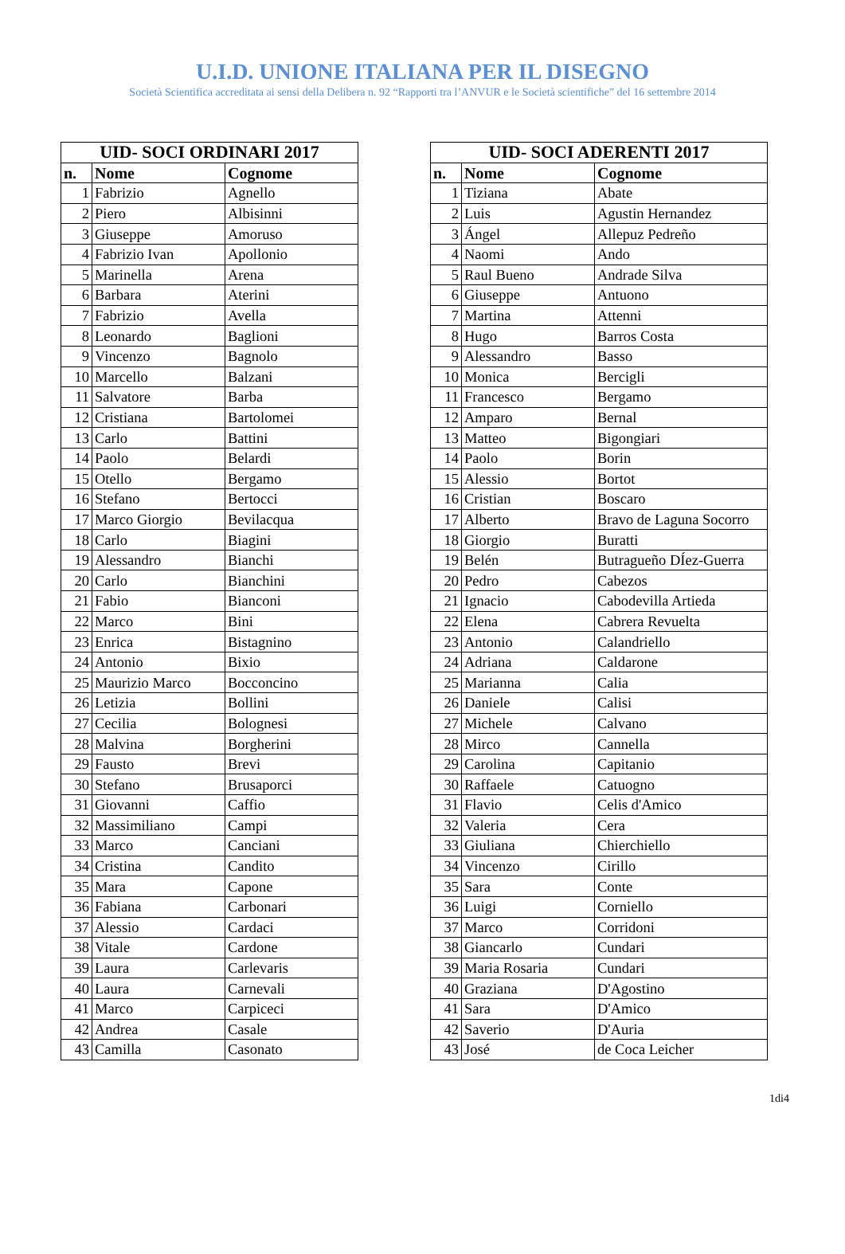U.I.D. UNIONE ITALIANA PER IL DISEGNO
Società Scientifica accreditata ai sensi della Delibera n. 92 “Rapporti tra l’ANVUR e le Società scientifiche” del 16 settembre 2014
| UID- SOCI ORDINARI 2017 | | |
| --- | --- | --- |
| n. | Nome | Cognome |
| 1 | Fabrizio | Agnello |
| 2 | Piero | Albisinni |
| 3 | Giuseppe | Amoruso |
| 4 | Fabrizio Ivan | Apollonio |
| 5 | Marinella | Arena |
| 6 | Barbara | Aterini |
| 7 | Fabrizio | Avella |
| 8 | Leonardo | Baglioni |
| 9 | Vincenzo | Bagnolo |
| 10 | Marcello | Balzani |
| 11 | Salvatore | Barba |
| 12 | Cristiana | Bartolomei |
| 13 | Carlo | Battini |
| 14 | Paolo | Belardi |
| 15 | Otello | Bergamo |
| 16 | Stefano | Bertocci |
| 17 | Marco Giorgio | Bevilacqua |
| 18 | Carlo | Biagini |
| 19 | Alessandro | Bianchi |
| 20 | Carlo | Bianchini |
| 21 | Fabio | Bianconi |
| 22 | Marco | Bini |
| 23 | Enrica | Bistagnino |
| 24 | Antonio | Bixio |
| 25 | Maurizio Marco | Bocconcino |
| 26 | Letizia | Bollini |
| 27 | Cecilia | Bolognesi |
| 28 | Malvina | Borgherini |
| 29 | Fausto | Brevi |
| 30 | Stefano | Brusaporci |
| 31 | Giovanni | Caffio |
| 32 | Massimiliano | Campi |
| 33 | Marco | Canciani |
| 34 | Cristina | Candito |
| 35 | Mara | Capone |
| 36 | Fabiana | Carbonari |
| 37 | Alessio | Cardaci |
| 38 | Vitale | Cardone |
| 39 | Laura | Carlevaris |
| 40 | Laura | Carnevali |
| 41 | Marco | Carpiceci |
| 42 | Andrea | Casale |
| 43 | Camilla | Casonato |
| UID- SOCI ADERENTI 2017 | | |
| --- | --- | --- |
| n. | Nome | Cognome |
| 1 | Tiziana | Abate |
| 2 | Luis | Agustin Hernandez |
| 3 | Ángel | Allepuz Pedreño |
| 4 | Naomi | Ando |
| 5 | Raul Bueno | Andrade Silva |
| 6 | Giuseppe | Antuono |
| 7 | Martina | Attenni |
| 8 | Hugo | Barros Costa |
| 9 | Alessandro | Basso |
| 10 | Monica | Bercigli |
| 11 | Francesco | Bergamo |
| 12 | Amparo | Bernal |
| 13 | Matteo | Bigongiari |
| 14 | Paolo | Borin |
| 15 | Alessio | Bortot |
| 16 | Cristian | Boscaro |
| 17 | Alberto | Bravo de Laguna Socorro |
| 18 | Giorgio | Buratti |
| 19 | Belén | Butragueño DÍez-Guerra |
| 20 | Pedro | Cabezos |
| 21 | Ignacio | Cabodevilla Artieda |
| 22 | Elena | Cabrera Revuelta |
| 23 | Antonio | Calandriello |
| 24 | Adriana | Caldarone |
| 25 | Marianna | Calia |
| 26 | Daniele | Calisi |
| 27 | Michele | Calvano |
| 28 | Mirco | Cannella |
| 29 | Carolina | Capitanio |
| 30 | Raffaele | Catuogno |
| 31 | Flavio | Celis d'Amico |
| 32 | Valeria | Cera |
| 33 | Giuliana | Chierchiello |
| 34 | Vincenzo | Cirillo |
| 35 | Sara | Conte |
| 36 | Luigi | Corniello |
| 37 | Marco | Corridoni |
| 38 | Giancarlo | Cundari |
| 39 | Maria Rosaria | Cundari |
| 40 | Graziana | D'Agostino |
| 41 | Sara | D'Amico |
| 42 | Saverio | D'Auria |
| 43 | José | de Coca Leicher |
1di4